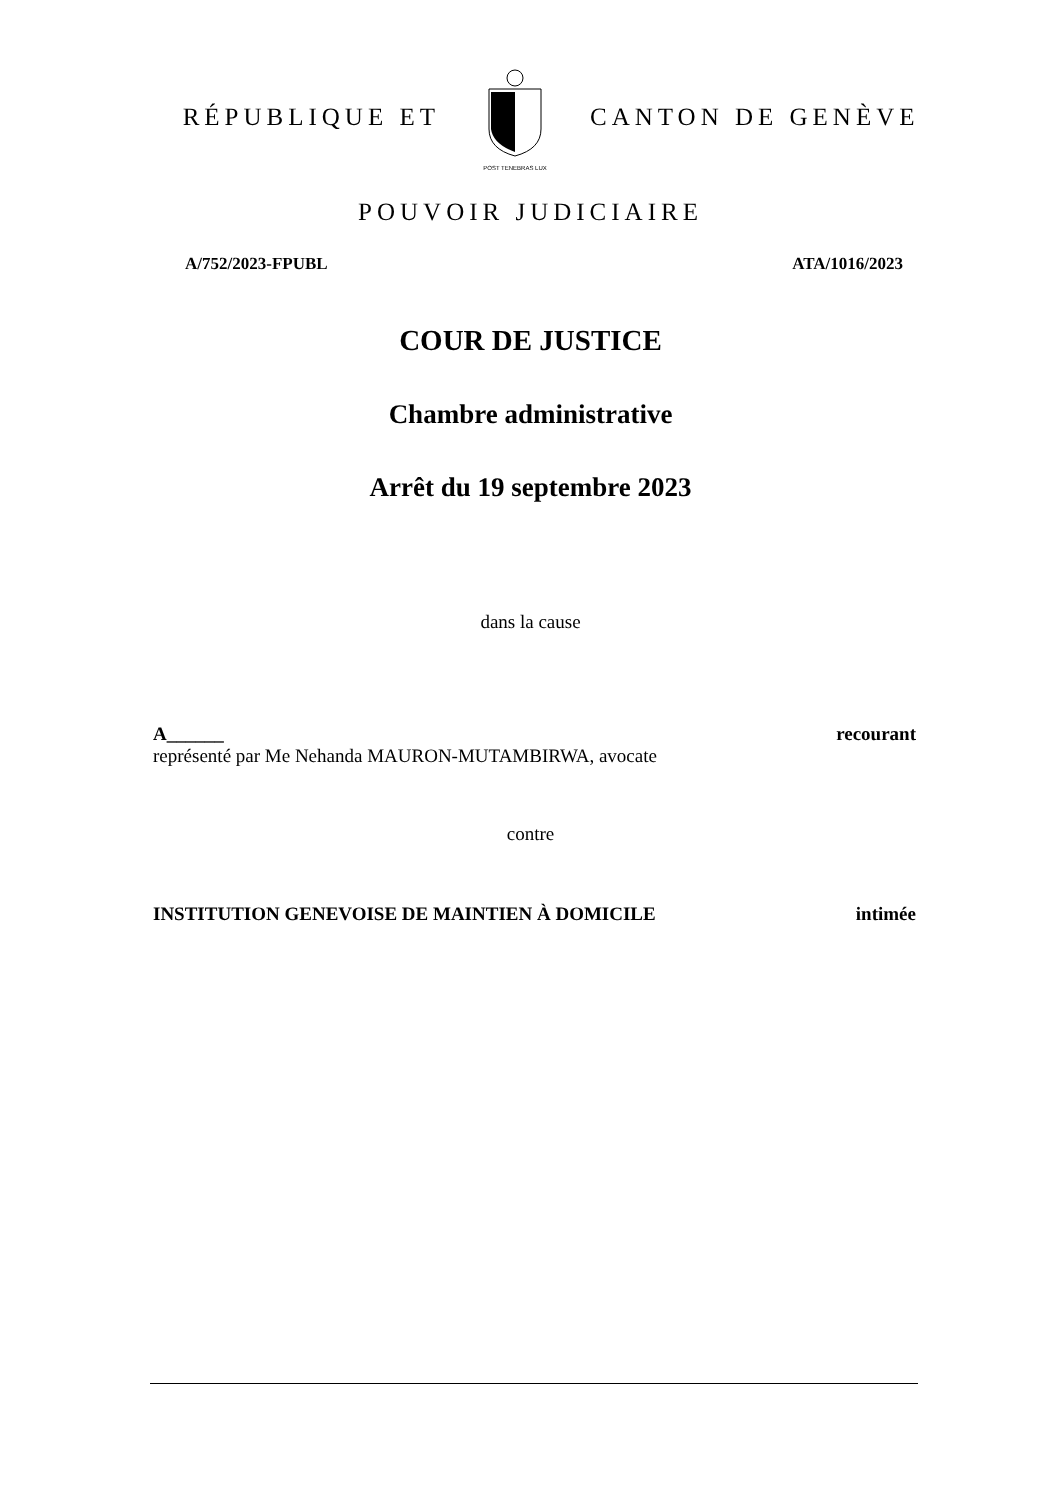RÉPUBLIQUE ET
POST TENEBRAS LUX
CANTON DE GENÈVE
POUVOIR JUDICIAIRE
A/752/2023-FPUBL ATA/1016/2023
COUR DE JUSTICE
Chambre administrative
Arrêt du 19 septembre 2023
dans la cause
A______ recourant
représenté par Me Nehanda MAURON-MUTAMBIRWA, avocate
contre
INSTITUTION GENEVOISE DE MAINTIEN À DOMICILE intimée